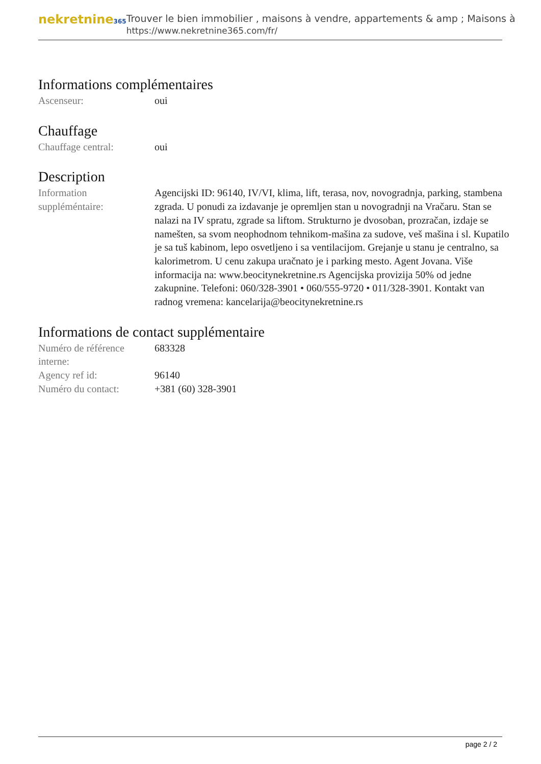nekretnine365
Trouver le bien immobilier , maisons à vendre, appartements & amp ; Maisons à
https://www.nekretnine365.com/fr/
Informations complémentaires
Ascenseur: oui
Chauffage
Chauffage central: oui
Description
Information suppléméntaire:
Agencijski ID: 96140, IV/VI, klima, lift, terasa, nov, novogradnja, parking, stambena zgrada. U ponudi za izdavanje je opremljen stan u novogradnji na Vračaru. Stan se nalazi na IV spratu, zgrade sa liftom. Strukturno je dvosoban, prozračan, izdaje se namešten, sa svom neophodnom tehnikom-mašina za sudove, veš mašina i sl. Kupatilo je sa tuš kabinom, lepo osvetljeno i sa ventilacijom. Grejanje u stanu je centralno, sa kalorimetrom. U cenu zakupa uračnato je i parking mesto. Agent Jovana. Više informacija na: www.beocitynekretnine.rs Agencijska provizija 50% od jedne zakupnine. Telefoni: 060/328-3901 • 060/555-9720 • 011/328-3901. Kontakt van radnog vremena: kancelarija@beocitynekretnine.rs
Informations de contact supplémentaire
Numéro de référence interne:
683328
Agency ref id: 96140
Numéro du contact: +381 (60) 328-3901
page 2 / 2